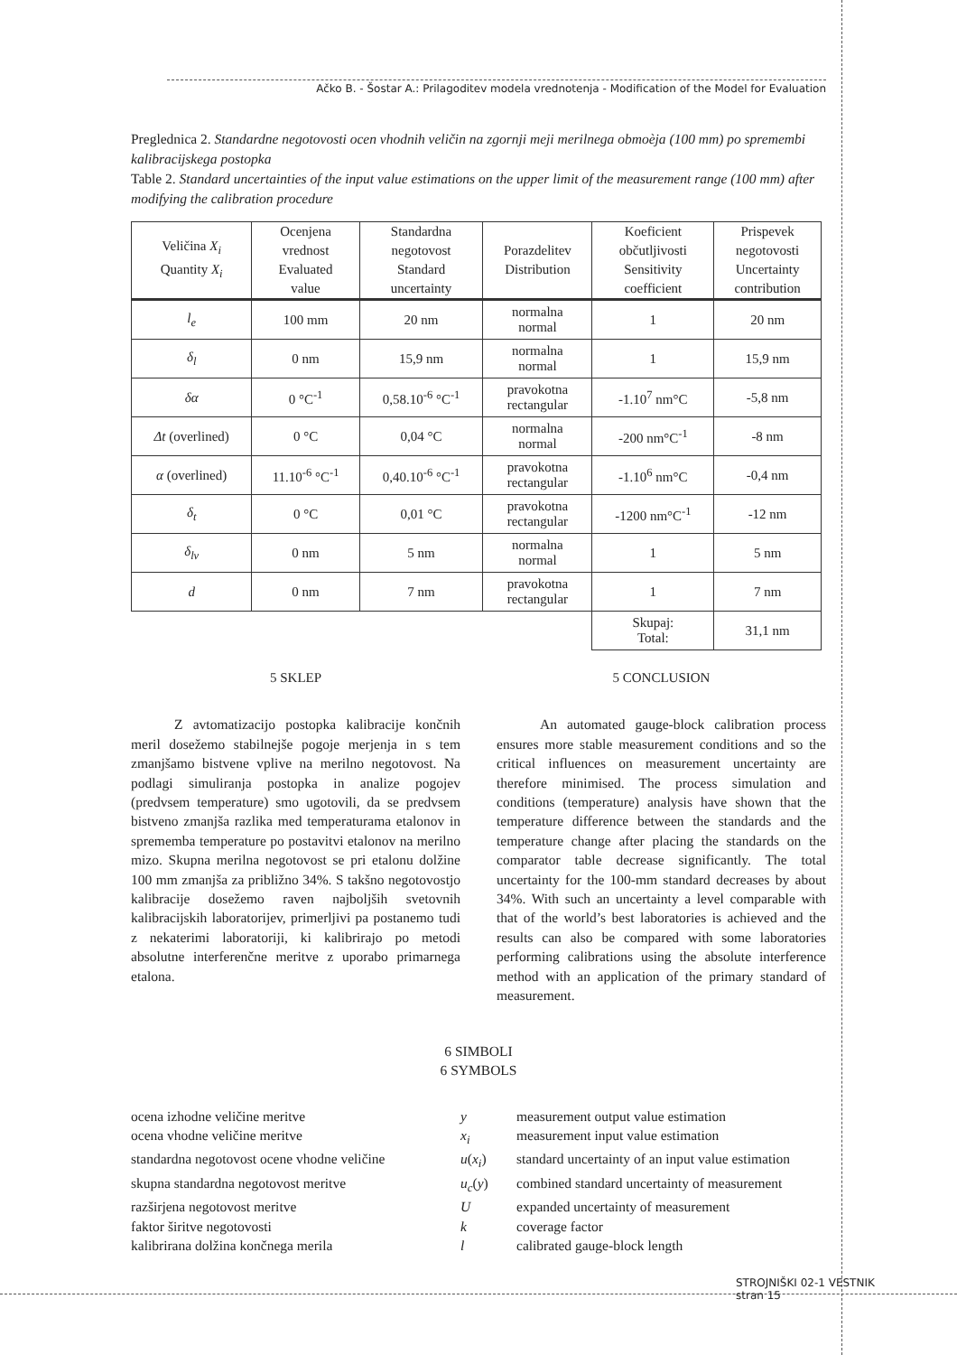Ačko B. - Šostar A.: Prilagoditev modela vrednotenja - Modification of the Model for Evaluation
Preglednica 2. Standardne negotovosti ocen vhodnih veličin na zgornji meji merilnega obmoèja (100 mm) po spremembi kalibracijskega postopka
Table 2. Standard uncertainties of the input value estimations on the upper limit of the measurement range (100 mm) after modifying the calibration procedure
| Veličina X<sub>i</sub> Quantity X<sub>i</sub> | Ocenjena vrednost Evaluated value | Standardna negotovost Standard uncertainty | Porazdelitev Distribution | Koeficient občutljivosti Sensitivity coefficient | Prispevek negotovosti Uncertainty contribution |
| --- | --- | --- | --- | --- | --- |
| l<sub>e</sub> | 100 mm | 20 nm | normalna normal | 1 | 20 nm |
| δ<sub>l</sub> | 0 nm | 15,9 nm | normalna normal | 1 | 15,9 nm |
| δα | 0 °C<sup>-1</sup> | 0,58.10<sup>-6</sup> °C<sup>-1</sup> | pravokotna rectangular | -1.10<sup>7</sup> nm°C | -5,8 nm |
| Δt (overlined) | 0 °C | 0,04 °C | normalna normal | -200 nm°C<sup>-1</sup> | -8 nm |
| α (overlined) | 11.10<sup>-6</sup> °C<sup>-1</sup> | 0,40.10<sup>-6</sup> °C<sup>-1</sup> | pravokotna rectangular | -1.10<sup>6</sup> nm°C | -0,4 nm |
| δ<sub>t</sub> | 0 °C | 0,01 °C | pravokotna rectangular | -1200 nm°C<sup>-1</sup> | -12 nm |
| δ<sub>lv</sub> | 0 nm | 5 nm | normalna normal | 1 | 5 nm |
| d | 0 nm | 7 nm | pravokotna rectangular | 1 | 7 nm |
| | | | | Skupaj: Total: | 31,1 nm |
5 SKLEP
Z avtomatizacijo postopka kalibracije končnih meril dosežemo stabilnejše pogoje merjenja in s tem zmanjšamo bistvene vplive na merilno negotovost. Na podlagi simuliranja postopka in analize pogojev (predvsem temperature) smo ugotovili, da se predvsem bistveno zmanjša razlika med temperaturama etalonov in sprememba temperature po postavitvi etalonov na merilno mizo. Skupna merilna negotovost se pri etalonu dolžine 100 mm zmanjša za približno 34%. S takšno negotovostjo kalibracije dosežemo raven najboljših svetovnih kalibracijskih laboratorijev, primerljivi pa postanemo tudi z nekaterimi laboratoriji, ki kalibrirajo po metodi absolutne interferenčne meritve z uporabo primarnega etalona.
5 CONCLUSION
An automated gauge-block calibration process ensures more stable measurement conditions and so the critical influences on measurement uncertainty are therefore minimised. The process simulation and conditions (temperature) analysis have shown that the temperature difference between the standards and the temperature change after placing the standards on the comparator table decrease significantly. The total uncertainty for the 100-mm standard decreases by about 34%. With such an uncertainty a level comparable with that of the world’s best laboratories is achieved and the results can also be compared with some laboratories performing calibrations using the absolute interference method with an application of the primary standard of measurement.
6 SIMBOLI
6 SYMBOLS
ocena izhodne veličine meritve
y
measurement output value estimation
ocena vhodne veličine meritve
x<sub>i</sub>
measurement input value estimation
standardna negotovost ocene vhodne veličine
u(x<sub>i</sub>)
standard uncertainty of an input value estimation
skupna standardna negotovost meritve
u<sub>c</sub>(y)
combined standard uncertainty of measurement
razširjena negotovost meritve
U
expanded uncertainty of measurement
faktor širitve negotovosti
k
coverage factor
kalibrirana dolžina končnega merila
l
calibrated gauge-block length
STROJNIŠKI 02-1 VESTNIK
stran 15